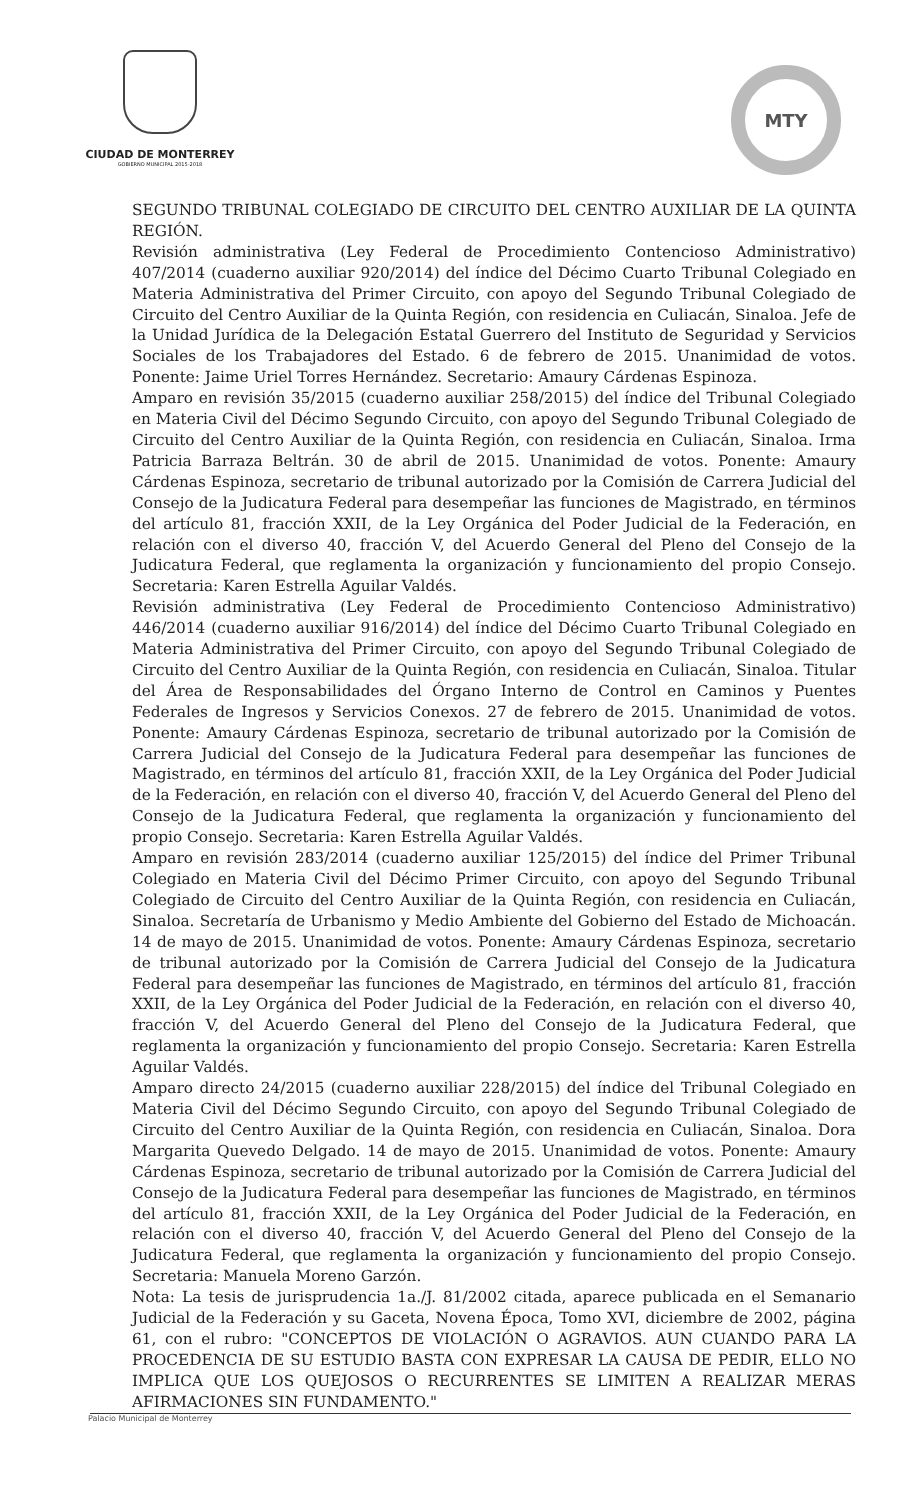CIUDAD DE MONTERREY
GOBIERNO MUNICIPAL 2015-2018
MTY
SEGUNDO TRIBUNAL COLEGIADO DE CIRCUITO DEL CENTRO AUXILIAR DE LA QUINTA REGIÓN.
Revisión administrativa (Ley Federal de Procedimiento Contencioso Administrativo) 407/2014 (cuaderno auxiliar 920/2014) del índice del Décimo Cuarto Tribunal Colegiado en Materia Administrativa del Primer Circuito, con apoyo del Segundo Tribunal Colegiado de Circuito del Centro Auxiliar de la Quinta Región, con residencia en Culiacán, Sinaloa. Jefe de la Unidad Jurídica de la Delegación Estatal Guerrero del Instituto de Seguridad y Servicios Sociales de los Trabajadores del Estado. 6 de febrero de 2015. Unanimidad de votos. Ponente: Jaime Uriel Torres Hernández. Secretario: Amaury Cárdenas Espinoza.
Amparo en revisión 35/2015 (cuaderno auxiliar 258/2015) del índice del Tribunal Colegiado en Materia Civil del Décimo Segundo Circuito, con apoyo del Segundo Tribunal Colegiado de Circuito del Centro Auxiliar de la Quinta Región, con residencia en Culiacán, Sinaloa. Irma Patricia Barraza Beltrán. 30 de abril de 2015. Unanimidad de votos. Ponente: Amaury Cárdenas Espinoza, secretario de tribunal autorizado por la Comisión de Carrera Judicial del Consejo de la Judicatura Federal para desempeñar las funciones de Magistrado, en términos del artículo 81, fracción XXII, de la Ley Orgánica del Poder Judicial de la Federación, en relación con el diverso 40, fracción V, del Acuerdo General del Pleno del Consejo de la Judicatura Federal, que reglamenta la organización y funcionamiento del propio Consejo. Secretaria: Karen Estrella Aguilar Valdés.
Revisión administrativa (Ley Federal de Procedimiento Contencioso Administrativo) 446/2014 (cuaderno auxiliar 916/2014) del índice del Décimo Cuarto Tribunal Colegiado en Materia Administrativa del Primer Circuito, con apoyo del Segundo Tribunal Colegiado de Circuito del Centro Auxiliar de la Quinta Región, con residencia en Culiacán, Sinaloa. Titular del Área de Responsabilidades del Órgano Interno de Control en Caminos y Puentes Federales de Ingresos y Servicios Conexos. 27 de febrero de 2015. Unanimidad de votos. Ponente: Amaury Cárdenas Espinoza, secretario de tribunal autorizado por la Comisión de Carrera Judicial del Consejo de la Judicatura Federal para desempeñar las funciones de Magistrado, en términos del artículo 81, fracción XXII, de la Ley Orgánica del Poder Judicial de la Federación, en relación con el diverso 40, fracción V, del Acuerdo General del Pleno del Consejo de la Judicatura Federal, que reglamenta la organización y funcionamiento del propio Consejo. Secretaria: Karen Estrella Aguilar Valdés.
Amparo en revisión 283/2014 (cuaderno auxiliar 125/2015) del índice del Primer Tribunal Colegiado en Materia Civil del Décimo Primer Circuito, con apoyo del Segundo Tribunal Colegiado de Circuito del Centro Auxiliar de la Quinta Región, con residencia en Culiacán, Sinaloa. Secretaría de Urbanismo y Medio Ambiente del Gobierno del Estado de Michoacán. 14 de mayo de 2015. Unanimidad de votos. Ponente: Amaury Cárdenas Espinoza, secretario de tribunal autorizado por la Comisión de Carrera Judicial del Consejo de la Judicatura Federal para desempeñar las funciones de Magistrado, en términos del artículo 81, fracción XXII, de la Ley Orgánica del Poder Judicial de la Federación, en relación con el diverso 40, fracción V, del Acuerdo General del Pleno del Consejo de la Judicatura Federal, que reglamenta la organización y funcionamiento del propio Consejo. Secretaria: Karen Estrella Aguilar Valdés.
Amparo directo 24/2015 (cuaderno auxiliar 228/2015) del índice del Tribunal Colegiado en Materia Civil del Décimo Segundo Circuito, con apoyo del Segundo Tribunal Colegiado de Circuito del Centro Auxiliar de la Quinta Región, con residencia en Culiacán, Sinaloa. Dora Margarita Quevedo Delgado. 14 de mayo de 2015. Unanimidad de votos. Ponente: Amaury Cárdenas Espinoza, secretario de tribunal autorizado por la Comisión de Carrera Judicial del Consejo de la Judicatura Federal para desempeñar las funciones de Magistrado, en términos del artículo 81, fracción XXII, de la Ley Orgánica del Poder Judicial de la Federación, en relación con el diverso 40, fracción V, del Acuerdo General del Pleno del Consejo de la Judicatura Federal, que reglamenta la organización y funcionamiento del propio Consejo. Secretaria: Manuela Moreno Garzón.
Nota: La tesis de jurisprudencia 1a./J. 81/2002 citada, aparece publicada en el Semanario Judicial de la Federación y su Gaceta, Novena Época, Tomo XVI, diciembre de 2002, página 61, con el rubro: "CONCEPTOS DE VIOLACIÓN O AGRAVIOS. AUN CUANDO PARA LA PROCEDENCIA DE SU ESTUDIO BASTA CON EXPRESAR LA CAUSA DE PEDIR, ELLO NO IMPLICA QUE LOS QUEJOSOS O RECURRENTES SE LIMITEN A REALIZAR MERAS AFIRMACIONES SIN FUNDAMENTO."
Palacio Municipal de Monterrey